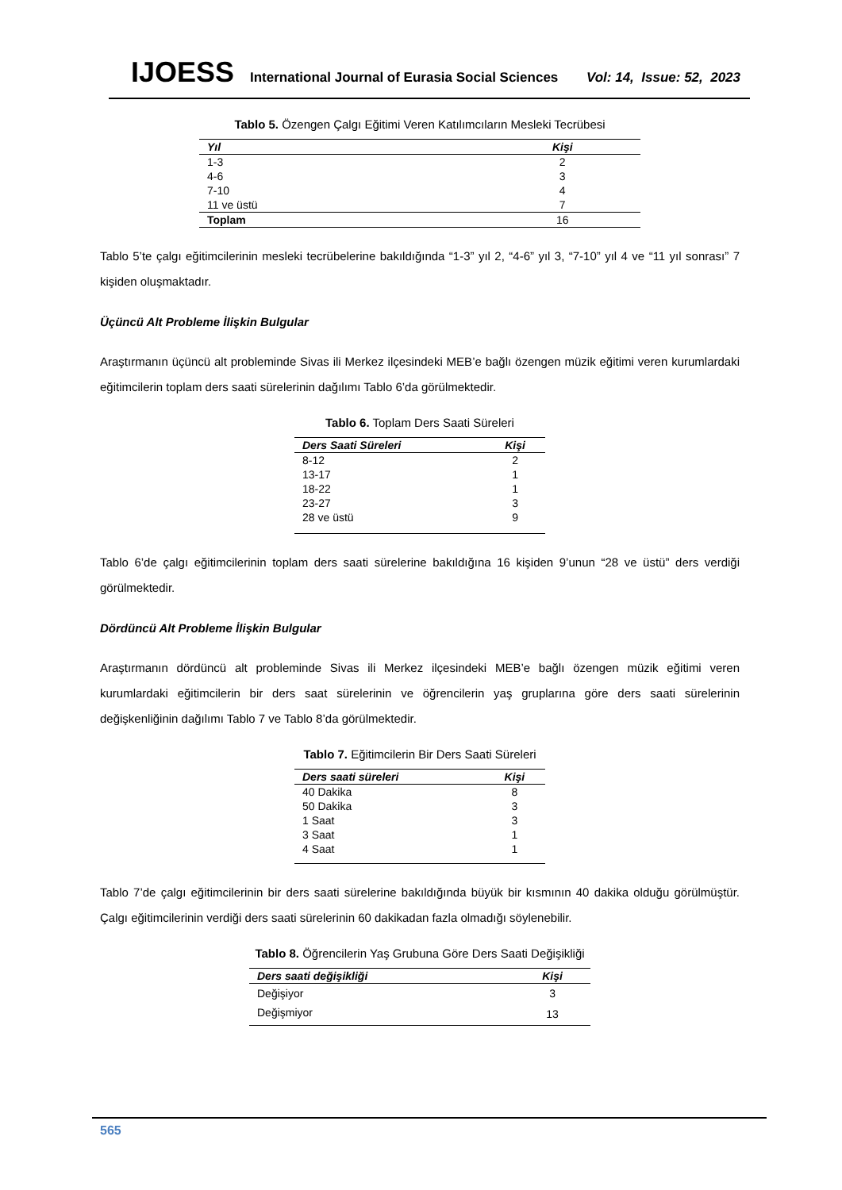IJOESS International Journal of Eurasia Social Sciences Vol: 14, Issue: 52, 2023
Tablo 5. Özengen Çalgı Eğitimi Veren Katılımcıların Mesleki Tecrübesi
| Yıl | Kişi |
| --- | --- |
| 1-3 | 2 |
| 4-6 | 3 |
| 7-10 | 4 |
| 11 ve üstü | 7 |
| Toplam | 16 |
Tablo 5’te çalgı eğitimcilerinin mesleki tecrübelerine bakıldığında “1-3” yıl 2, “4-6” yıl 3, “7-10” yıl 4 ve “11 yıl sonrası” 7 kişiden oluşmaktadır.
Üçüncü Alt Probleme İlişkin Bulgular
Araştırmanın üçüncü alt probleminde Sivas ili Merkez ilçesindeki MEB’e bağlı özengen müzik eğitimi veren kurumlardaki eğitimcilerin toplam ders saati sürelerinin dağılımı Tablo 6’da görülmektedir.
Tablo 6. Toplam Ders Saati Süreleri
| Ders Saati Süreleri | Kişi |
| --- | --- |
| 8-12 | 2 |
| 13-17 | 1 |
| 18-22 | 1 |
| 23-27 | 3 |
| 28 ve üstü | 9 |
Tablo 6’de çalgı eğitimcilerinin toplam ders saati sürelerine bakıldığına 16 kişiden 9’unun “28 ve üstü” ders verdiği görülmektedir.
Dördüncü Alt Probleme İlişkin Bulgular
Araştırmanın dördüncü alt probleminde Sivas ili Merkez ilçesindeki MEB’e bağlı özengen müzik eğitimi veren kurumlardaki eğitimcilerin bir ders saat sürelerinin ve öğrencilerin yaş gruplarına göre ders saati sürelerinin değişkenliğinin dağılımı Tablo 7 ve Tablo 8’da görülmektedir.
Tablo 7. Eğitimcilerin Bir Ders Saati Süreleri
| Ders saati süreleri | Kişi |
| --- | --- |
| 40 Dakika | 8 |
| 50 Dakika | 3 |
| 1 Saat | 3 |
| 3 Saat | 1 |
| 4 Saat | 1 |
Tablo 7’de çalgı eğitimcilerinin bir ders saati sürelerine bakıldığında büyük bir kısmının 40 dakika olduğu görülmüştür. Çalgı eğitimcilerinin verdiği ders saati sürelerinin 60 dakikadan fazla olmadığı söylenebilir.
Tablo 8. Öğrencilerin Yaş Grubuna Göre Ders Saati Değişikliği
| Ders saati değişikliği | Kişi |
| --- | --- |
| Değişiyor | 3 |
| Değişmiyor | 13 |
565